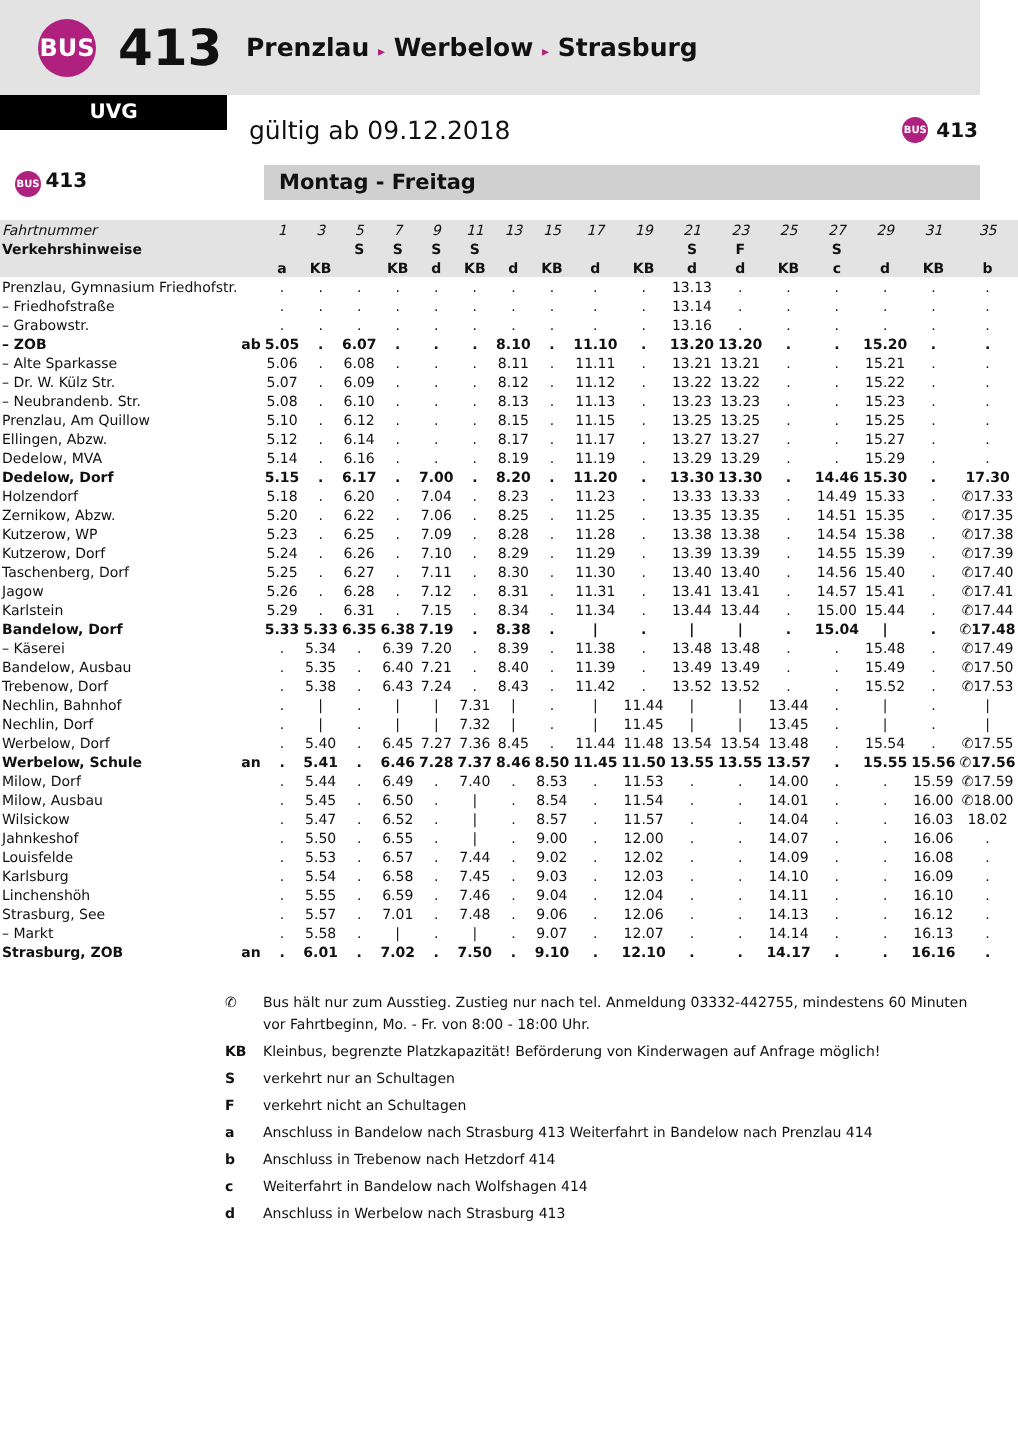BUS
413
Prenzlau ▸ Werbelow ▸ Strasburg
UVG
gültig ab 09.12.2018
BUS 413
BUS 413
Montag - Freitag
| Fahrtnummer | | 1 | 3 | 5 | 7 | 9 | 11 | 13 | 15 | 17 | 19 | 21 | 23 | 25 | 27 | 29 | 31 | 35 |
| Verkehrshinweise | | | | S | S | S | S | | | | | S | F | | S | | | |
| | | a | KB | | KB | d | KB | d | KB | d | KB | d | d | KB | c | d | KB | b |
| Prenzlau, Gymnasium Friedhofstr. | | . | . | . | . | . | . | . | . | . | . | 13.13 | . | . | . | . | . | . |
| – Friedhofstraße | | . | . | . | . | . | . | . | . | . | . | 13.14 | . | . | . | . | . | . |
| – Grabowstr. | | . | . | . | . | . | . | . | . | . | . | 13.16 | . | . | . | . | . | . |
| – ZOB | ab | 5.05 | . | 6.07 | . | . | . | 8.10 | . | 11.10 | . | 13.20 | 13.20 | . | . | 15.20 | . | . |
| – Alte Sparkasse | | 5.06 | . | 6.08 | . | . | . | 8.11 | . | 11.11 | . | 13.21 | 13.21 | . | . | 15.21 | . | . |
| – Dr. W. Külz Str. | | 5.07 | . | 6.09 | . | . | . | 8.12 | . | 11.12 | . | 13.22 | 13.22 | . | . | 15.22 | . | . |
| – Neubrandenb. Str. | | 5.08 | . | 6.10 | . | . | . | 8.13 | . | 11.13 | . | 13.23 | 13.23 | . | . | 15.23 | . | . |
| Prenzlau, Am Quillow | | 5.10 | . | 6.12 | . | . | . | 8.15 | . | 11.15 | . | 13.25 | 13.25 | . | . | 15.25 | . | . |
| Ellingen, Abzw. | | 5.12 | . | 6.14 | . | . | . | 8.17 | . | 11.17 | . | 13.27 | 13.27 | . | . | 15.27 | . | . |
| Dedelow, MVA | | 5.14 | . | 6.16 | . | . | . | 8.19 | . | 11.19 | . | 13.29 | 13.29 | . | . | 15.29 | . | . |
| Dedelow, Dorf | | 5.15 | . | 6.17 | . | 7.00 | . | 8.20 | . | 11.20 | . | 13.30 | 13.30 | . | 14.46 | 15.30 | . | 17.30 |
| Holzendorf | | 5.18 | . | 6.20 | . | 7.04 | . | 8.23 | . | 11.23 | . | 13.33 | 13.33 | . | 14.49 | 15.33 | . | ✆17.33 |
| Zernikow, Abzw. | | 5.20 | . | 6.22 | . | 7.06 | . | 8.25 | . | 11.25 | . | 13.35 | 13.35 | . | 14.51 | 15.35 | . | ✆17.35 |
| Kutzerow, WP | | 5.23 | . | 6.25 | . | 7.09 | . | 8.28 | . | 11.28 | . | 13.38 | 13.38 | . | 14.54 | 15.38 | . | ✆17.38 |
| Kutzerow, Dorf | | 5.24 | . | 6.26 | . | 7.10 | . | 8.29 | . | 11.29 | . | 13.39 | 13.39 | . | 14.55 | 15.39 | . | ✆17.39 |
| Taschenberg, Dorf | | 5.25 | . | 6.27 | . | 7.11 | . | 8.30 | . | 11.30 | . | 13.40 | 13.40 | . | 14.56 | 15.40 | . | ✆17.40 |
| Jagow | | 5.26 | . | 6.28 | . | 7.12 | . | 8.31 | . | 11.31 | . | 13.41 | 13.41 | . | 14.57 | 15.41 | . | ✆17.41 |
| Karlstein | | 5.29 | . | 6.31 | . | 7.15 | . | 8.34 | . | 11.34 | . | 13.44 | 13.44 | . | 15.00 | 15.44 | . | ✆17.44 |
| Bandelow, Dorf | | 5.33 | 5.33 | 6.35 | 6.38 | 7.19 | . | 8.38 | . | / | . | / | / | . | 15.04 | / | . | ✆17.48 |
| – Käserei | | . | 5.34 | . | 6.39 | 7.20 | . | 8.39 | . | 11.38 | . | 13.48 | 13.48 | . | . | 15.48 | . | ✆17.49 |
| Bandelow, Ausbau | | . | 5.35 | . | 6.40 | 7.21 | . | 8.40 | . | 11.39 | . | 13.49 | 13.49 | . | . | 15.49 | . | ✆17.50 |
| Trebenow, Dorf | | . | 5.38 | . | 6.43 | 7.24 | . | 8.43 | . | 11.42 | . | 13.52 | 13.52 | . | . | 15.52 | . | ✆17.53 |
| Nechlin, Bahnhof | | . | / | . | / | / | 7.31 | / | . | / | 11.44 | / | / | 13.44 | . | / | . | / |
| Nechlin, Dorf | | . | / | . | / | / | 7.32 | / | . | / | 11.45 | / | / | 13.45 | . | / | . | / |
| Werbelow, Dorf | | . | 5.40 | . | 6.45 | 7.27 | 7.36 | 8.45 | . | 11.44 | 11.48 | 13.54 | 13.54 | 13.48 | . | 15.54 | . | ✆17.55 |
| Werbelow, Schule | an | . | 5.41 | . | 6.46 | 7.28 | 7.37 | 8.46 | 8.50 | 11.45 | 11.50 | 13.55 | 13.55 | 13.57 | . | 15.55 | 15.56 | ✆17.56 |
| Milow, Dorf | | . | 5.44 | . | 6.49 | . | 7.40 | . | 8.53 | . | 11.53 | . | . | 14.00 | . | . | 15.59 | ✆17.59 |
| Milow, Ausbau | | . | 5.45 | . | 6.50 | . | / | . | 8.54 | . | 11.54 | . | . | 14.01 | . | . | 16.00 | ✆18.00 |
| Wilsickow | | . | 5.47 | . | 6.52 | . | / | . | 8.57 | . | 11.57 | . | . | 14.04 | . | . | 16.03 | 18.02 |
| Jahnkeshof | | . | 5.50 | . | 6.55 | . | / | . | 9.00 | . | 12.00 | . | . | 14.07 | . | . | 16.06 | . |
| Louisfelde | | . | 5.53 | . | 6.57 | . | 7.44 | . | 9.02 | . | 12.02 | . | . | 14.09 | . | . | 16.08 | . |
| Karlsburg | | . | 5.54 | . | 6.58 | . | 7.45 | . | 9.03 | . | 12.03 | . | . | 14.10 | . | . | 16.09 | . |
| Linchenshöh | | . | 5.55 | . | 6.59 | . | 7.46 | . | 9.04 | . | 12.04 | . | . | 14.11 | . | . | 16.10 | . |
| Strasburg, See | | . | 5.57 | . | 7.01 | . | 7.48 | . | 9.06 | . | 12.06 | . | . | 14.13 | . | . | 16.12 | . |
| – Markt | | . | 5.58 | . | / | . | / | . | 9.07 | . | 12.07 | . | . | 14.14 | . | . | 16.13 | . |
| Strasburg, ZOB | an | . | 6.01 | . | 7.02 | . | 7.50 | . | 9.10 | . | 12.10 | . | . | 14.17 | . | . | 16.16 | . |
✆ Bus hält nur zum Ausstieg. Zustieg nur nach tel. Anmeldung 03332-442755, mindestens 60 Minuten vor Fahrtbeginn, Mo. - Fr. von 8:00 - 18:00 Uhr.
KB Kleinbus, begrenzte Platzkapazität! Beförderung von Kinderwagen auf Anfrage möglich!
Sverkehrt nur an Schultagen
Fverkehrt nicht an Schultagen
a Anschluss in Bandelow nach Strasburg 413 Weiterfahrt in Bandelow nach Prenzlau 414
b Anschluss in Trebenow nach Hetzdorf 414
c Weiterfahrt in Bandelow nach Wolfshagen 414
d Anschluss in Werbelow nach Strasburg 413